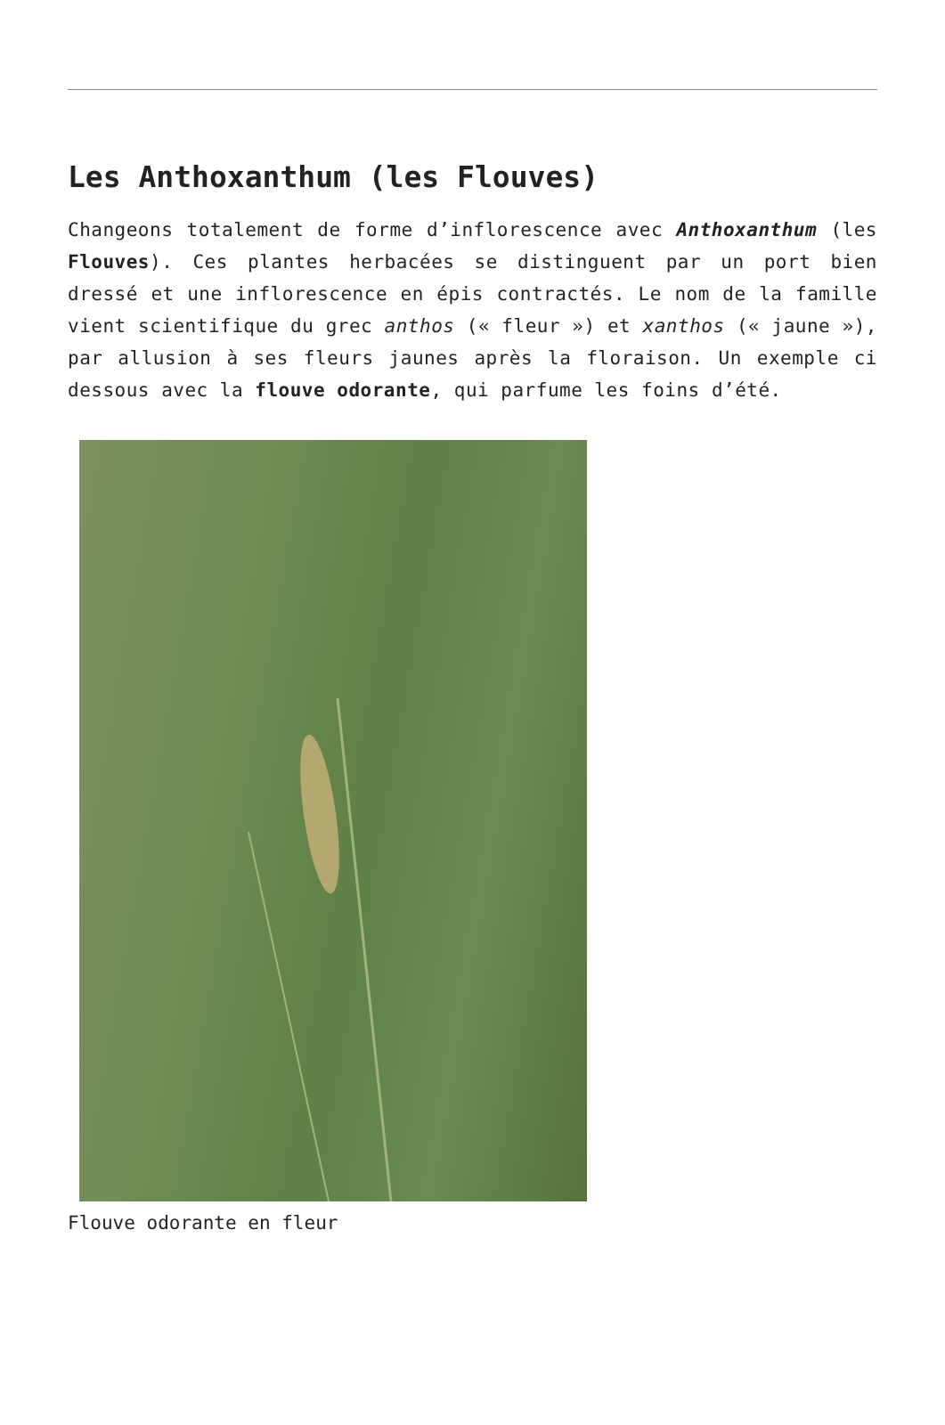Les Anthoxanthum (les Flouves)
Changeons totalement de forme d’inflorescence avec Anthoxanthum (les Flouves). Ces plantes herbacées se distinguent par un port bien dressé et une inflorescence en épis contractés. Le nom de la famille vient scientifique du grec anthos (« fleur ») et xanthos (« jaune »), par allusion à ses fleurs jaunes après la floraison. Un exemple ci dessous avec la flouve odorante, qui parfume les foins d’été.
Flouve odorante en fleur